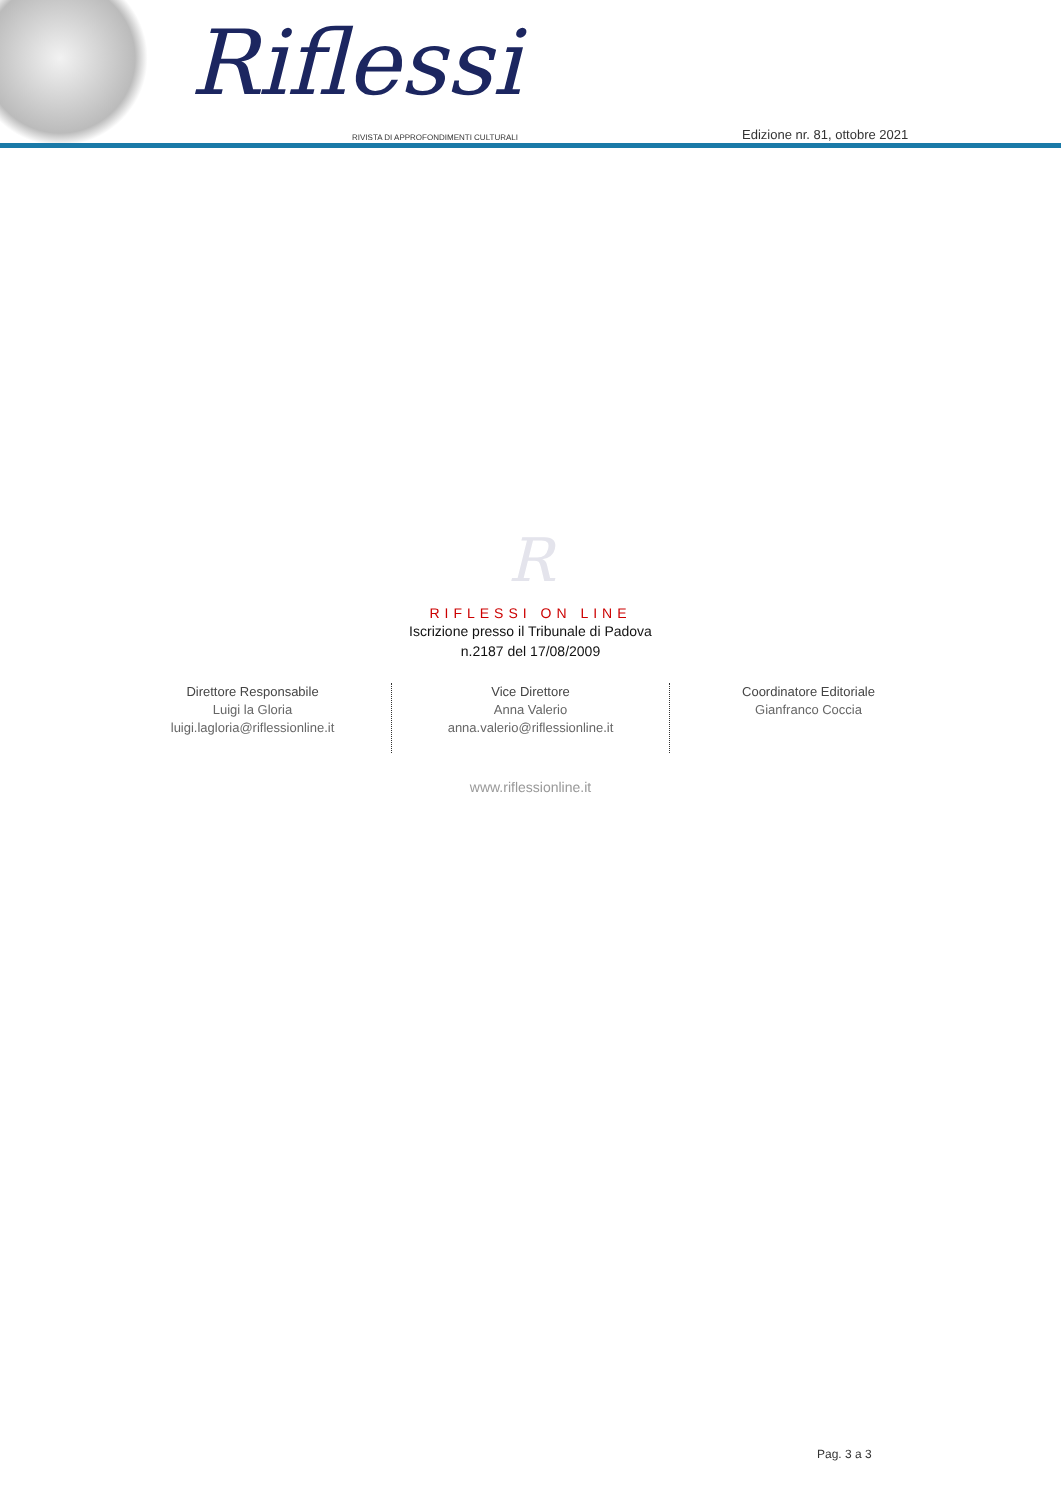Riflessi
RIVISTA DI APPROFONDIMENTI CULTURALI
Edizione nr. 81, ottobre 2021
R
RIFLESSI ON LINE
Iscrizione presso il Tribunale di Padova
n.2187 del 17/08/2009
Direttore Responsabile
Luigi la Gloria
luigi.lagloria@riflessionline.it
Vice Direttore
Anna Valerio
anna.valerio@riflessionline.it
Coordinatore Editoriale
Gianfranco Coccia
www.riflessionline.it
Pag. 3 a 3